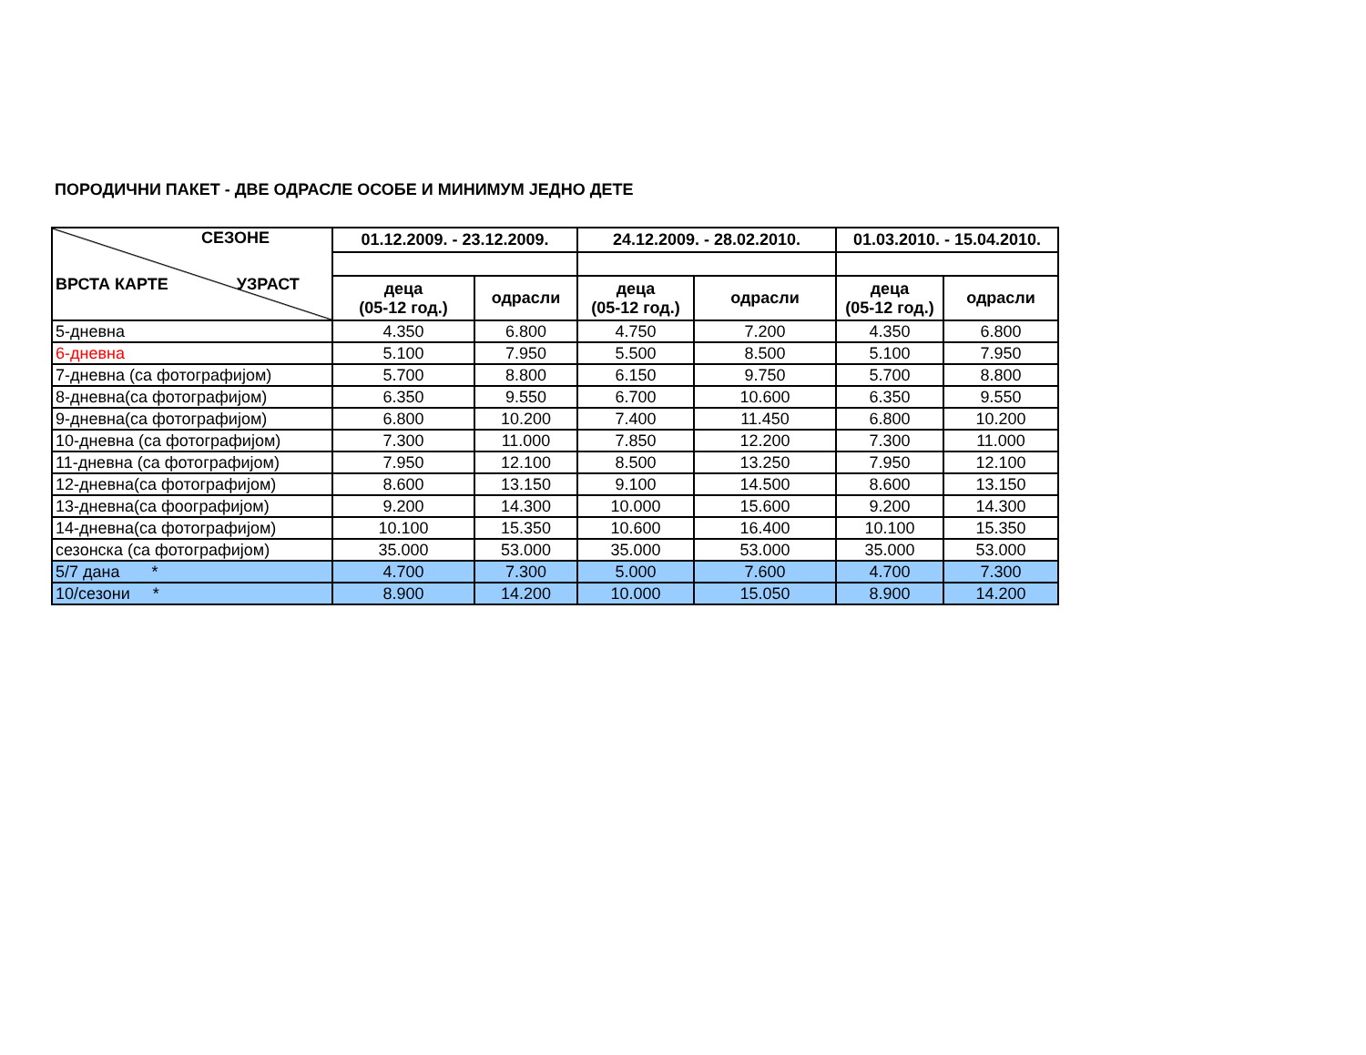ПОРОДИЧНИ ПАКЕТ - ДВЕ ОДРАСЛЕ ОСОБЕ И МИНИМУМ ЈЕДНО ДЕТЕ
| СЕЗОНЕ ВРСТА КАРТЕ УЗРАСТ | 01.12.2009. - 23.12.2009. | | 24.12.2009. - 28.02.2010. | | 01.03.2010. - 15.04.2010. | |
| --- | --- | --- | --- | --- | --- | --- |
| | деца (05-12 год.) | одрасли | деца (05-12 год.) | одрасли | деца (05-12 год.) | одрасли |
| 5-дневна | 4.350 | 6.800 | 4.750 | 7.200 | 4.350 | 6.800 |
| 6-дневна | 5.100 | 7.950 | 5.500 | 8.500 | 5.100 | 7.950 |
| 7-дневна (са фотографијом) | 5.700 | 8.800 | 6.150 | 9.750 | 5.700 | 8.800 |
| 8-дневна(са фотографијом) | 6.350 | 9.550 | 6.700 | 10.600 | 6.350 | 9.550 |
| 9-дневна(са фотографијом) | 6.800 | 10.200 | 7.400 | 11.450 | 6.800 | 10.200 |
| 10-дневна (са фотографијом) | 7.300 | 11.000 | 7.850 | 12.200 | 7.300 | 11.000 |
| 11-дневна (са фотографијом) | 7.950 | 12.100 | 8.500 | 13.250 | 7.950 | 12.100 |
| 12-дневна(са фотографијом) | 8.600 | 13.150 | 9.100 | 14.500 | 8.600 | 13.150 |
| 13-дневна(са фоографијом) | 9.200 | 14.300 | 10.000 | 15.600 | 9.200 | 14.300 |
| 14-дневна(са фотографијом) | 10.100 | 15.350 | 10.600 | 16.400 | 10.100 | 15.350 |
| сезонска (са фотографијом) | 35.000 | 53.000 | 35.000 | 53.000 | 35.000 | 53.000 |
| 5/7 дана * | 4.700 | 7.300 | 5.000 | 7.600 | 4.700 | 7.300 |
| 10/сезони * | 8.900 | 14.200 | 10.000 | 15.050 | 8.900 | 14.200 |